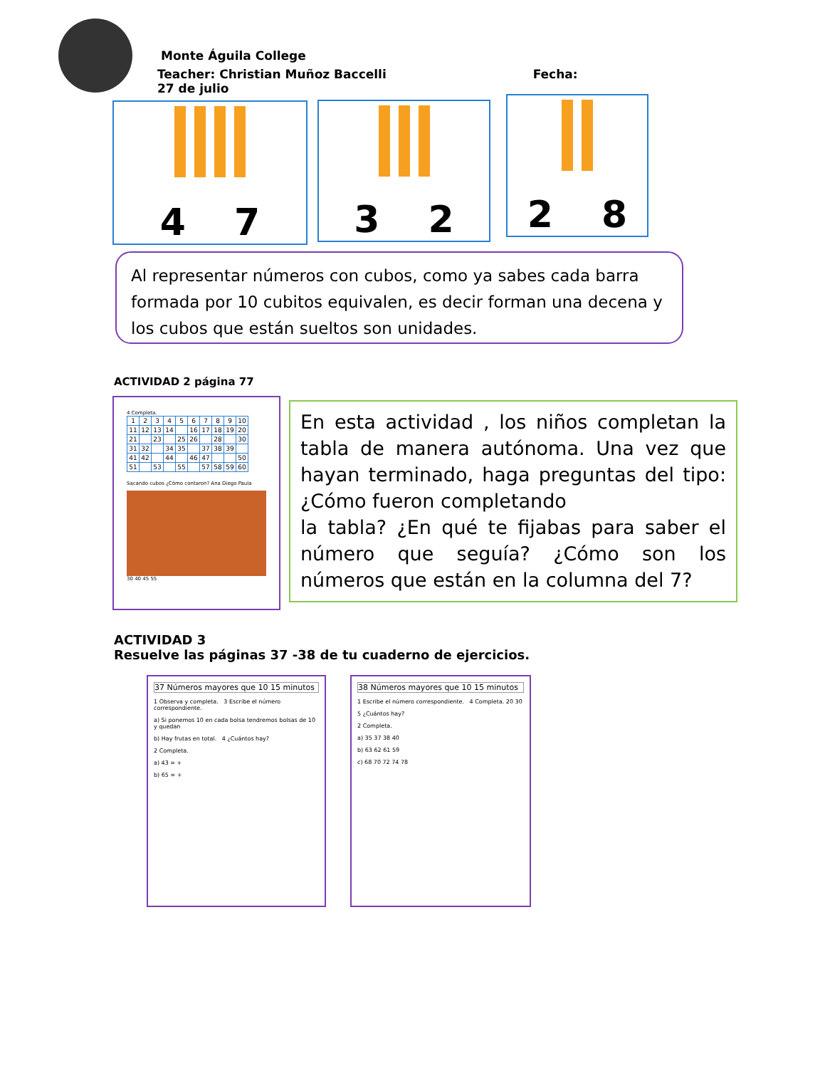Monte Águila College
Teacher: Christian Muñoz Baccelli Fecha: 27 de julio
4 7 3 2 2 8
Al representar números con cubos, como ya sabes cada barra formada por 10 cubitos equivalen, es decir forman una decena y los cubos que están sueltos son unidades.
ACTIVIDAD 2 página 77
4 Completa.
| 1 | 2 | 3 | 4 | 5 | 6 | 7 | 8 | 9 | 10 |
| 11 | 12 | 13 | 14 | | 16 | 17 | 18 | 19 | 20 |
| 21 | | 23 | | 25 | 26 | | 28 | | 30 |
| 31 | 32 | | 34 | 35 | | 37 | 38 | 39 | |
| 41 | 42 | | 44 | | 46 | 47 | | | 50 |
| 51 | | 53 | | 55 | | 57 | 58 | 59 | 60 |
Sacando cubos ¿Cómo contaron? Ana Diego Paula
30 40 45 55
En esta actividad , los niños completan la tabla de manera autónoma. Una vez que hayan terminado, haga preguntas del tipo: ¿Cómo fueron completando
la tabla? ¿En qué te fijabas para saber el número que seguía? ¿Cómo son los números que están en la columna del 7?
ACTIVIDAD 3
Resuelve las páginas 37 -38 de tu cuaderno de ejercicios.
37 Números mayores que 10 15 minutos
1 Observa y completa. 3 Escribe el número correspondiente.
a) Si ponemos 10 en cada bolsa tendremos bolsas de 10 y quedan
b) Hay frutas en total. 4 ¿Cuántos hay?
2 Completa.
a) 43 = +
b) 65 = +
38 Números mayores que 10 15 minutos
1 Escribe el número correspondiente. 4 Completa. 20 30
5 ¿Cuántos hay?
2 Completa.
a) 35 37 38 40
b) 63 62 61 59
c) 68 70 72 74 78